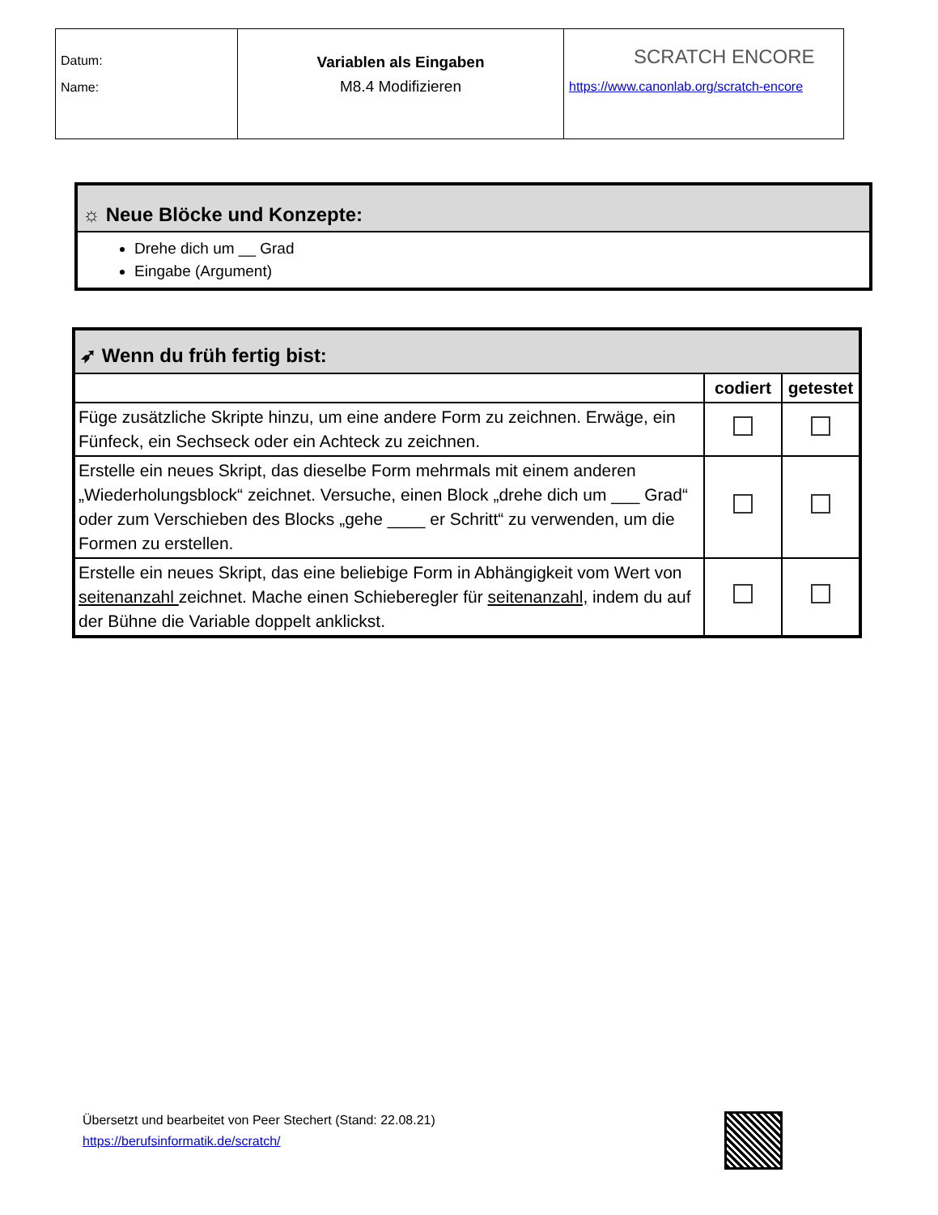| Datum: Name: | Variablen als Eingaben M8.4 Modifizieren | SCRATCH ENCORE https://www.canonlab.org/scratch-encore |
☼ Neue Blöcke und Konzepte:
Drehe dich um __ Grad
Eingabe (Argument)
| ➶ Wenn du früh fertig bist: | | |
| | codiert | getestet |
| Füge zusätzliche Skripte hinzu, um eine andere Form zu zeichnen. Erwäge, ein Fünfeck, ein Sechseck oder ein Achteck zu zeichnen. | | |
| Erstelle ein neues Skript, das dieselbe Form mehrmals mit einem anderen „Wiederholungsblock“ zeichnet. Versuche, einen Block „drehe dich um ___ Grad“ oder zum Verschieben des Blocks „gehe ____ er Schritt“ zu verwenden, um die Formen zu erstellen. | | |
| Erstelle ein neues Skript, das eine beliebige Form in Abhängigkeit vom Wert von seitenanzahl zeichnet. Mache einen Schieberegler für seitenanzahl, indem du auf der Bühne die Variable doppelt anklickst. | | |
Übersetzt und bearbeitet von Peer Stechert (Stand: 22.08.21)
https://berufsinformatik.de/scratch/